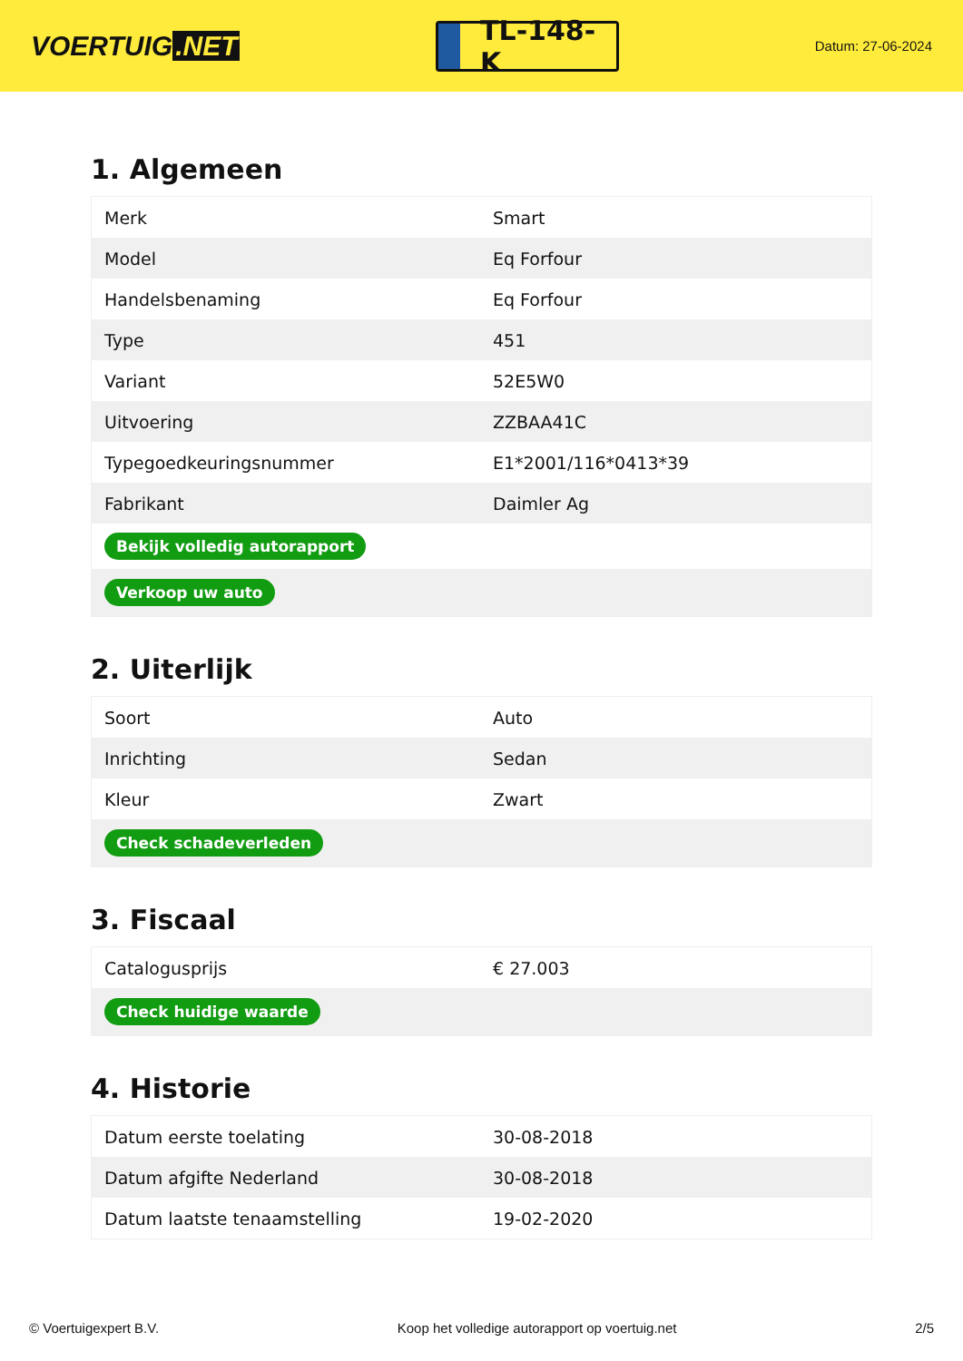VOERTUIG.NET
TL-148-K
Datum: 27-06-2024
1. Algemeen
| Merk | Smart |
| Model | Eq Forfour |
| Handelsbenaming | Eq Forfour |
| Type | 451 |
| Variant | 52E5W0 |
| Uitvoering | ZZBAA41C |
| Typegoedkeuringsnummer | E1*2001/116*0413*39 |
| Fabrikant | Daimler Ag |
| Bekijk volledig autorapport | |
| Verkoop uw auto | |
2. Uiterlijk
| Soort | Auto |
| Inrichting | Sedan |
| Kleur | Zwart |
| Check schadeverleden | |
3. Fiscaal
| Catalogusprijs | € 27.003 |
| Check huidige waarde | |
4. Historie
| Datum eerste toelating | 30-08-2018 |
| Datum afgifte Nederland | 30-08-2018 |
| Datum laatste tenaamstelling | 19-02-2020 |
© Voertuigexpert B.V. Koop het volledige autorapport op voertuig.net 2/5